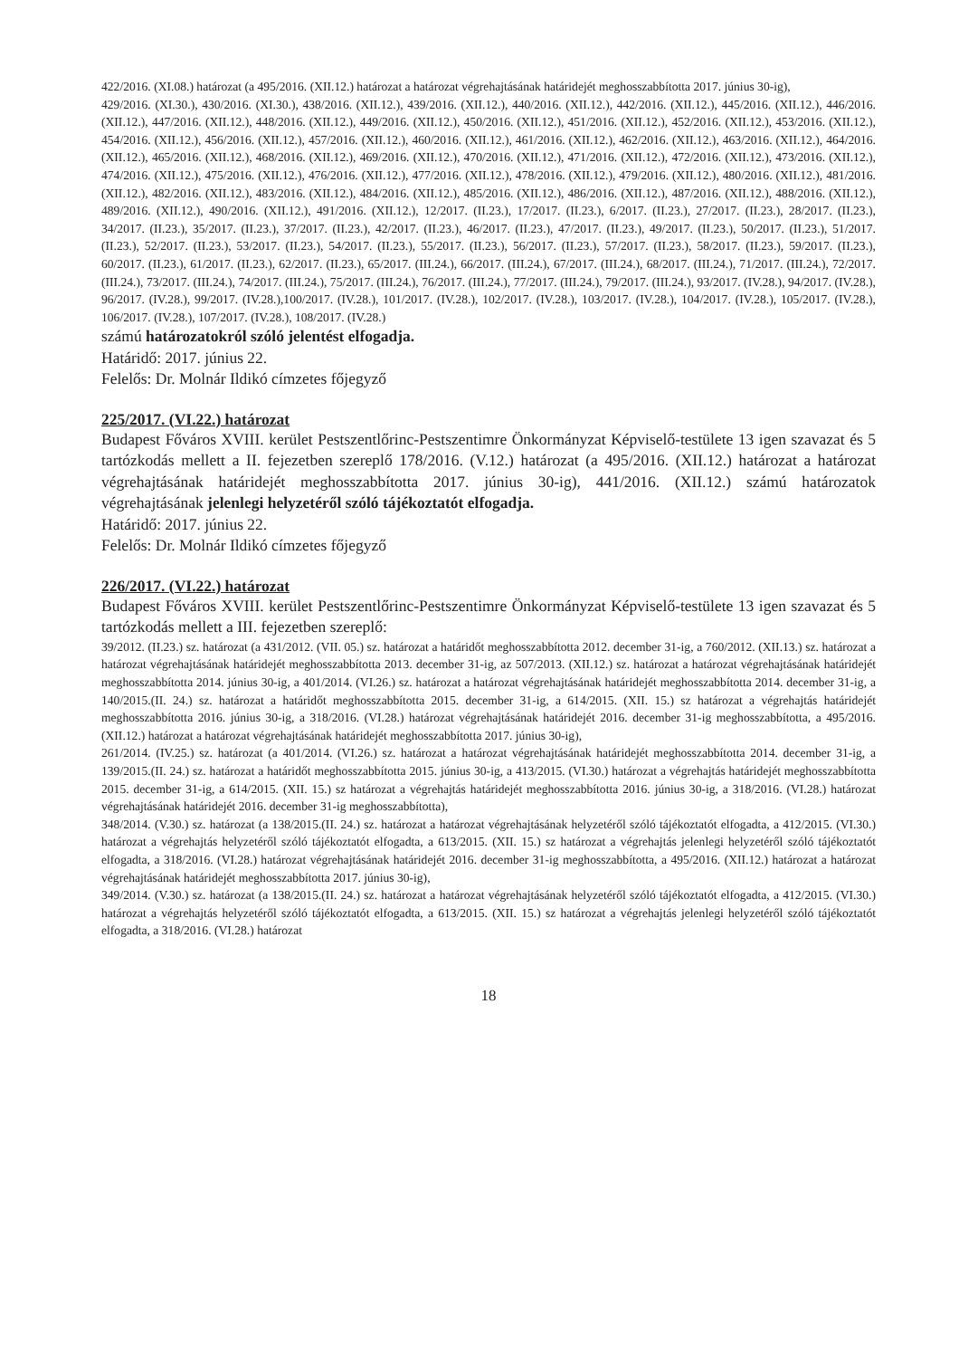422/2016. (XI.08.) határozat (a 495/2016. (XII.12.) határozat a határozat végrehajtásának határidejét meghosszabbította 2017. június 30-ig),
429/2016. (XI.30.), 430/2016. (XI.30.), 438/2016. (XII.12.), 439/2016. (XII.12.), 440/2016. (XII.12.), 442/2016. (XII.12.), 445/2016. (XII.12.), 446/2016. (XII.12.), 447/2016. (XII.12.), 448/2016. (XII.12.), 449/2016. (XII.12.), 450/2016. (XII.12.), 451/2016. (XII.12.), 452/2016. (XII.12.), 453/2016. (XII.12.), 454/2016. (XII.12.), 456/2016. (XII.12.), 457/2016. (XII.12.), 460/2016. (XII.12.), 461/2016. (XII.12.), 462/2016. (XII.12.), 463/2016. (XII.12.), 464/2016. (XII.12.), 465/2016. (XII.12.), 468/2016. (XII.12.), 469/2016. (XII.12.), 470/2016. (XII.12.), 471/2016. (XII.12.), 472/2016. (XII.12.), 473/2016. (XII.12.), 474/2016. (XII.12.), 475/2016. (XII.12.), 476/2016. (XII.12.), 477/2016. (XII.12.), 478/2016. (XII.12.), 479/2016. (XII.12.), 480/2016. (XII.12.), 481/2016. (XII.12.), 482/2016. (XII.12.), 483/2016. (XII.12.), 484/2016. (XII.12.), 485/2016. (XII.12.), 486/2016. (XII.12.), 487/2016. (XII.12.), 488/2016. (XII.12.), 489/2016. (XII.12.), 490/2016. (XII.12.), 491/2016. (XII.12.), 12/2017. (II.23.), 17/2017. (II.23.), 6/2017. (II.23.), 27/2017. (II.23.), 28/2017. (II.23.), 34/2017. (II.23.), 35/2017. (II.23.), 37/2017. (II.23.), 42/2017. (II.23.), 46/2017. (II.23.), 47/2017. (II.23.), 49/2017. (II.23.), 50/2017. (II.23.), 51/2017. (II.23.), 52/2017. (II.23.), 53/2017. (II.23.), 54/2017. (II.23.), 55/2017. (II.23.), 56/2017. (II.23.), 57/2017. (II.23.), 58/2017. (II.23.), 59/2017. (II.23.), 60/2017. (II.23.), 61/2017. (II.23.), 62/2017. (II.23.), 65/2017. (III.24.), 66/2017. (III.24.), 67/2017. (III.24.), 68/2017. (III.24.), 71/2017. (III.24.), 72/2017. (III.24.), 73/2017. (III.24.), 74/2017. (III.24.), 75/2017. (III.24.), 76/2017. (III.24.), 77/2017. (III.24.), 79/2017. (III.24.), 93/2017. (IV.28.), 94/2017. (IV.28.), 96/2017. (IV.28.), 99/2017. (IV.28.),100/2017. (IV.28.), 101/2017. (IV.28.), 102/2017. (IV.28.), 103/2017. (IV.28.), 104/2017. (IV.28.), 105/2017. (IV.28.), 106/2017. (IV.28.), 107/2017. (IV.28.), 108/2017. (IV.28.)
számú határozatokról szóló jelentést elfogadja.
Határidő: 2017. június 22.
Felelős: Dr. Molnár Ildikó címzetes főjegyző
225/2017. (VI.22.) határozat
Budapest Főváros XVIII. kerület Pestszentlőrinc-Pestszentimre Önkormányzat Képviselő-testülete 13 igen szavazat és 5 tartózkodás mellett a II. fejezetben szereplő 178/2016. (V.12.) határozat (a 495/2016. (XII.12.) határozat a határozat végrehajtásának határidejét meghosszabbította 2017. június 30-ig), 441/2016. (XII.12.) számú határozatok végrehajtásának jelenlegi helyzetéről szóló tájékoztatót elfogadja.
Határidő: 2017. június 22.
Felelős: Dr. Molnár Ildikó címzetes főjegyző
226/2017. (VI.22.) határozat
Budapest Főváros XVIII. kerület Pestszentlőrinc-Pestszentimre Önkormányzat Képviselő-testülete 13 igen szavazat és 5 tartózkodás mellett a III. fejezetben szereplő:
39/2012. (II.23.) sz. határozat (a 431/2012. (VII. 05.) sz. határozat a határidőt meghosszabbította 2012. december 31-ig, a 760/2012. (XII.13.) sz. határozat a határozat végrehajtásának határidejét meghosszabbította 2013. december 31-ig, az 507/2013. (XII.12.) sz. határozat a határozat végrehajtásának határidejét meghosszabbította 2014. június 30-ig, a 401/2014. (VI.26.) sz. határozat a határozat végrehajtásának határidejét meghosszabbította 2014. december 31-ig, a 140/2015.(II. 24.) sz. határozat a határidőt meghosszabbította 2015. december 31-ig, a 614/2015. (XII. 15.) sz határozat a végrehajtás határidejét meghosszabbította 2016. június 30-ig, a 318/2016. (VI.28.) határozat végrehajtásának határidejét 2016. december 31-ig meghosszabbította, a 495/2016. (XII.12.) határozat a határozat végrehajtásának határidejét meghosszabbította 2017. június 30-ig),
261/2014. (IV.25.) sz. határozat (a 401/2014. (VI.26.) sz. határozat a határozat végrehajtásának határidejét meghosszabbította 2014. december 31-ig, a 139/2015.(II. 24.) sz. határozat a határidőt meghosszabbította 2015. június 30-ig, a 413/2015. (VI.30.) határozat a végrehajtás határidejét meghosszabbította 2015. december 31-ig, a 614/2015. (XII. 15.) sz határozat a végrehajtás határidejét meghosszabbította 2016. június 30-ig, a 318/2016. (VI.28.) határozat végrehajtásának határidejét 2016. december 31-ig meghosszabbította),
348/2014. (V.30.) sz. határozat (a 138/2015.(II. 24.) sz. határozat a határozat végrehajtásának helyzetéről szóló tájékoztatót elfogadta, a 412/2015. (VI.30.) határozat a végrehajtás helyzetéről szóló tájékoztatót elfogadta, a 613/2015. (XII. 15.) sz határozat a végrehajtás jelenlegi helyzetéről szóló tájékoztatót elfogadta, a 318/2016. (VI.28.) határozat végrehajtásának határidejét 2016. december 31-ig meghosszabbította, a 495/2016. (XII.12.) határozat a határozat végrehajtásának határidejét meghosszabbította 2017. június 30-ig),
349/2014. (V.30.) sz. határozat (a 138/2015.(II. 24.) sz. határozat a határozat végrehajtásának helyzetéről szóló tájékoztatót elfogadta, a 412/2015. (VI.30.) határozat a végrehajtás helyzetéről szóló tájékoztatót elfogadta, a 613/2015. (XII. 15.) sz határozat a végrehajtás jelenlegi helyzetéről szóló tájékoztatót elfogadta, a 318/2016. (VI.28.) határozat
18